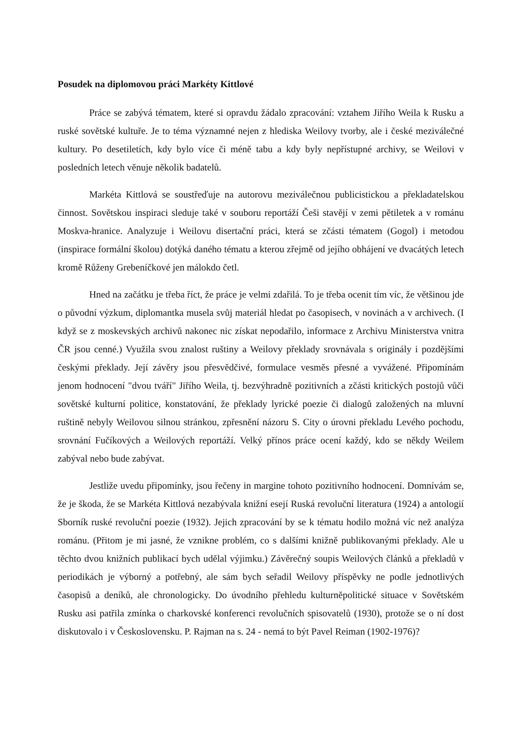Posudek na diplomovou práci Markéty Kittlové
Práce se zabývá tématem, které si opravdu žádalo zpracování: vztahem Jiřího Weila k Rusku a ruské sovětské kultuře. Je to téma významné nejen z hlediska Weilovy tvorby, ale i české meziválečné kultury. Po desetiletích, kdy bylo více či méně tabu a kdy byly nepřístupné archivy, se Weilovi v posledních letech věnuje několik badatelů.
Markéta Kittlová se soustřeďuje na autorovu meziválečnou publicistickou a překladatelskou činnost. Sovětskou inspiraci sleduje také v souboru reportáží Češi stavějí v zemi pětiletek a v románu Moskva-hranice. Analyzuje i Weilovu disertační práci, která se zčásti tématem (Gogol) i metodou (inspirace formální školou) dotýká daného tématu a kterou zřejmě od jejího obhájení ve dvacátých letech kromě Růženy Grebeníčkové jen málokdo četl.
Hned na začátku je třeba říct, že práce je velmi zdařilá. To je třeba ocenit tím víc, že většinou jde o původní výzkum, diplomantka musela svůj materiál hledat po časopisech, v novinách a v archivech. (I když se z moskevských archivů nakonec nic získat nepodařilo, informace z Archivu Ministerstva vnitra ČR jsou cenné.) Využila svou znalost ruštiny a Weilovy překlady srovnávala s originály i pozdějšími českými překlady. Její závěry jsou přesvědčivé, formulace vesměs přesné a vyvážené. Připomínám jenom hodnocení "dvou tváří" Jiřího Weila, tj. bezvýhradně pozitivních a zčásti kritických postojů vůči sovětské kulturní politice, konstatování, že překlady lyrické poezie či dialogů založených na mluvní ruštině nebyly Weilovou silnou stránkou, zpřesnění názoru S. City o úrovni překladu Levého pochodu, srovnání Fučíkových a Weilových reportáží. Velký přínos práce ocení každý, kdo se někdy Weilem zabýval nebo bude zabývat.
Jestliže uvedu připomínky, jsou řečeny in margine tohoto pozitivního hodnocení. Domnívám se, že je škoda, že se Markéta Kittlová nezabývala knižní esejí Ruská revoluční literatura (1924) a antologií Sborník ruské revoluční poezie (1932). Jejich zpracování by se k tématu hodilo možná víc než analýza románu. (Přitom je mi jasné, že vznikne problém, co s dalšími knižně publikovanými překlady. Ale u těchto dvou knižních publikací bych udělal výjimku.) Závěrečný soupis Weilových článků a překladů v periodikách je výborný a potřebný, ale sám bych seřadil Weilovy příspěvky ne podle jednotlivých časopisů a deníků, ale chronologicky. Do úvodního přehledu kulturněpolitické situace v Sovětském Rusku asi patřila zmínka o charkovské konferenci revolučních spisovatelů (1930), protože se o ní dost diskutovalo i v Československu. P. Rajman na s. 24 - nemá to být Pavel Reiman (1902-1976)?